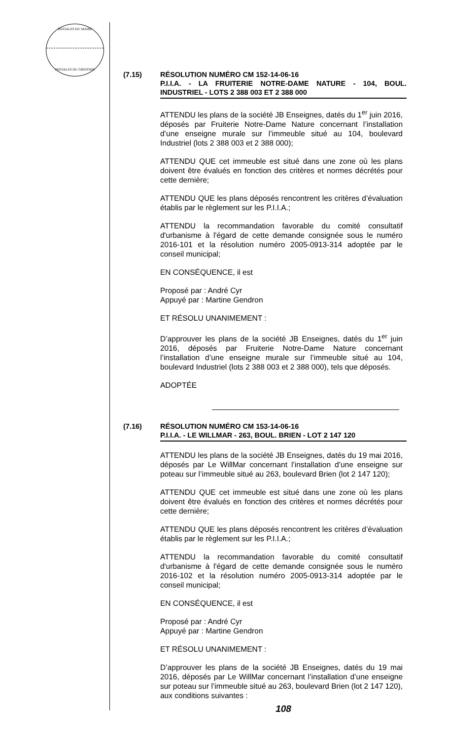INITIALES DU MAIRE
INITIALES DU GREFFIER
(7.15) RÉSOLUTION NUMÉRO CM 152-14-06-16
P.I.I.A. - LA FRUITERIE NOTRE-DAME NATURE - 104, BOUL. INDUSTRIEL - LOTS 2 388 003 ET 2 388 000
ATTENDU les plans de la société JB Enseignes, datés du 1<sup>er</sup> juin 2016, déposés par Fruiterie Notre-Dame Nature concernant l’installation d’une enseigne murale sur l’immeuble situé au 104, boulevard Industriel (lots 2 388 003 et 2 388 000);
ATTENDU QUE cet immeuble est situé dans une zone où les plans doivent être évalués en fonction des critères et normes décrétés pour cette dernière;
ATTENDU QUE les plans déposés rencontrent les critères d’évaluation établis par le règlement sur les P.I.I.A.;
ATTENDU la recommandation favorable du comité consultatif d'urbanisme à l'égard de cette demande consignée sous le numéro 2016-101 et la résolution numéro 2005-0913-314 adoptée par le conseil municipal;
EN CONSÉQUENCE, il est
Proposé par : André Cyr
Appuyé par : Martine Gendron
ET RÉSOLU UNANIMEMENT :
D’approuver les plans de la société JB Enseignes, datés du 1<sup>er</sup> juin 2016, déposés par Fruiterie Notre-Dame Nature concernant l’installation d’une enseigne murale sur l’immeuble situé au 104, boulevard Industriel (lots 2 388 003 et 2 388 000), tels que déposés.
ADOPTÉE
(7.16) RÉSOLUTION NUMÉRO CM 153-14-06-16
P.I.I.A. - LE WILLMAR - 263, BOUL. BRIEN - LOT 2 147 120
ATTENDU les plans de la société JB Enseignes, datés du 19 mai 2016, déposés par Le WillMar concernant l’installation d’une enseigne sur poteau sur l’immeuble situé au 263, boulevard Brien (lot 2 147 120);
ATTENDU QUE cet immeuble est situé dans une zone où les plans doivent être évalués en fonction des critères et normes décrétés pour cette dernière;
ATTENDU QUE les plans déposés rencontrent les critères d’évaluation établis par le règlement sur les P.I.I.A.;
ATTENDU la recommandation favorable du comité consultatif d'urbanisme à l'égard de cette demande consignée sous le numéro 2016-102 et la résolution numéro 2005-0913-314 adoptée par le conseil municipal;
EN CONSÉQUENCE, il est
Proposé par : André Cyr
Appuyé par : Martine Gendron
ET RÉSOLU UNANIMEMENT :
D’approuver les plans de la société JB Enseignes, datés du 19 mai 2016, déposés par Le WillMar concernant l’installation d’une enseigne sur poteau sur l’immeuble situé au 263, boulevard Brien (lot 2 147 120), aux conditions suivantes :
108